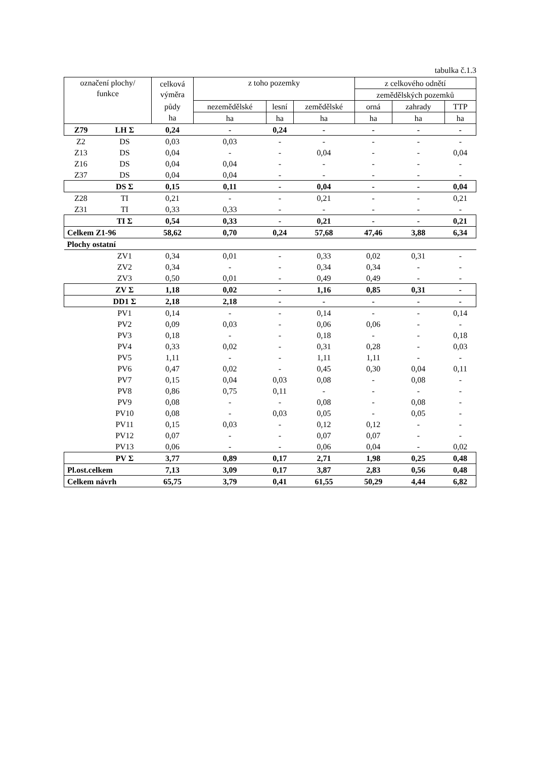tabulka č.1.3
| označení plochy/ funkce | | celková výměra | z toho pozemky | | | z celkového odnětí | | |
| --- | --- | --- | --- | --- | --- | --- | --- | --- |
| | | | | | | zemědělských pozemků | | |
| | | půdy | nezemědělské | lesní | zemědělské | orná | zahrady | TTP |
| | | ha | ha | ha | ha | ha | ha | ha |
| Z79 | LH Σ | 0,24 | - | 0,24 | - | - | - | - |
| Z2 | DS | 0,03 | 0,03 | - | - | - | - | - |
| Z13 | DS | 0,04 | - | - | 0,04 | - | - | 0,04 |
| Z16 | DS | 0,04 | 0,04 | - | - | - | - | - |
| Z37 | DS | 0,04 | 0,04 | - | - | - | - | - |
| | DS Σ | 0,15 | 0,11 | - | 0,04 | - | - | 0,04 |
| Z28 | TI | 0,21 | - | - | 0,21 | - | - | 0,21 |
| Z31 | TI | 0,33 | 0,33 | - | - | - | - | - |
| | TI Σ | 0,54 | 0,33 | - | 0,21 | - | - | 0,21 |
| Celkem Z1-96 | | 58,62 | 0,70 | 0,24 | 57,68 | 47,46 | 3,88 | 6,34 |
| Plochy ostatní | | | | | | | | |
| | ZV1 | 0,34 | 0,01 | - | 0,33 | 0,02 | 0,31 | - |
| | ZV2 | 0,34 | - | - | 0,34 | 0,34 | - | - |
| | ZV3 | 0,50 | 0,01 | - | 0,49 | 0,49 | - | - |
| | ZV Σ | 1,18 | 0,02 | - | 1,16 | 0,85 | 0,31 | - |
| | DD1 Σ | 2,18 | 2,18 | - | - | - | - | - |
| | PV1 | 0,14 | - | - | 0,14 | - | - | 0,14 |
| | PV2 | 0,09 | 0,03 | - | 0,06 | 0,06 | - | - |
| | PV3 | 0,18 | - | - | 0,18 | - | - | 0,18 |
| | PV4 | 0,33 | 0,02 | - | 0,31 | 0,28 | - | 0,03 |
| | PV5 | 1,11 | - | - | 1,11 | 1,11 | - | - |
| | PV6 | 0,47 | 0,02 | - | 0,45 | 0,30 | 0,04 | 0,11 |
| | PV7 | 0,15 | 0,04 | 0,03 | 0,08 | - | 0,08 | - |
| | PV8 | 0,86 | 0,75 | 0,11 | - | - | - | - |
| | PV9 | 0,08 | - | - | 0,08 | - | 0,08 | - |
| | PV10 | 0,08 | - | 0,03 | 0,05 | - | 0,05 | - |
| | PV11 | 0,15 | 0,03 | - | 0,12 | 0,12 | - | - |
| | PV12 | 0,07 | - | - | 0,07 | 0,07 | - | - |
| | PV13 | 0,06 | - | - | 0,06 | 0,04 | - | 0,02 |
| | PV Σ | 3,77 | 0,89 | 0,17 | 2,71 | 1,98 | 0,25 | 0,48 |
| Pl.ost.celkem | | 7,13 | 3,09 | 0,17 | 3,87 | 2,83 | 0,56 | 0,48 |
| Celkem návrh | | 65,75 | 3,79 | 0,41 | 61,55 | 50,29 | 4,44 | 6,82 |